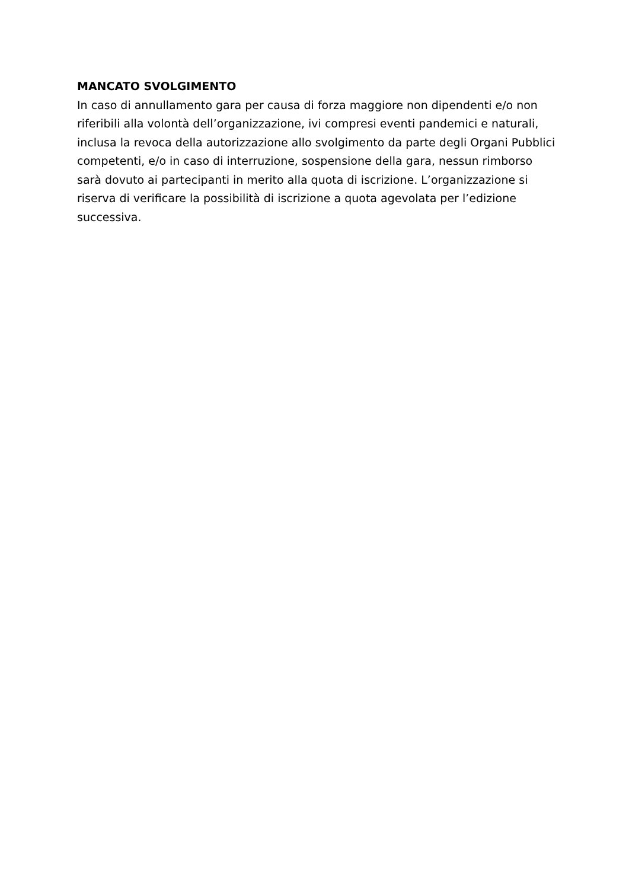MANCATO SVOLGIMENTO
In caso di annullamento gara per causa di forza maggiore non dipendenti e/o non
riferibili alla volontà dell’organizzazione, ivi compresi eventi pandemici e naturali,
inclusa la revoca della autorizzazione allo svolgimento da parte degli Organi Pubblici
competenti, e/o in caso di interruzione, sospensione della gara, nessun rimborso
sarà dovuto ai partecipanti in merito alla quota di iscrizione. L’organizzazione si
riserva di verificare la possibilità di iscrizione a quota agevolata per l’edizione
successiva.